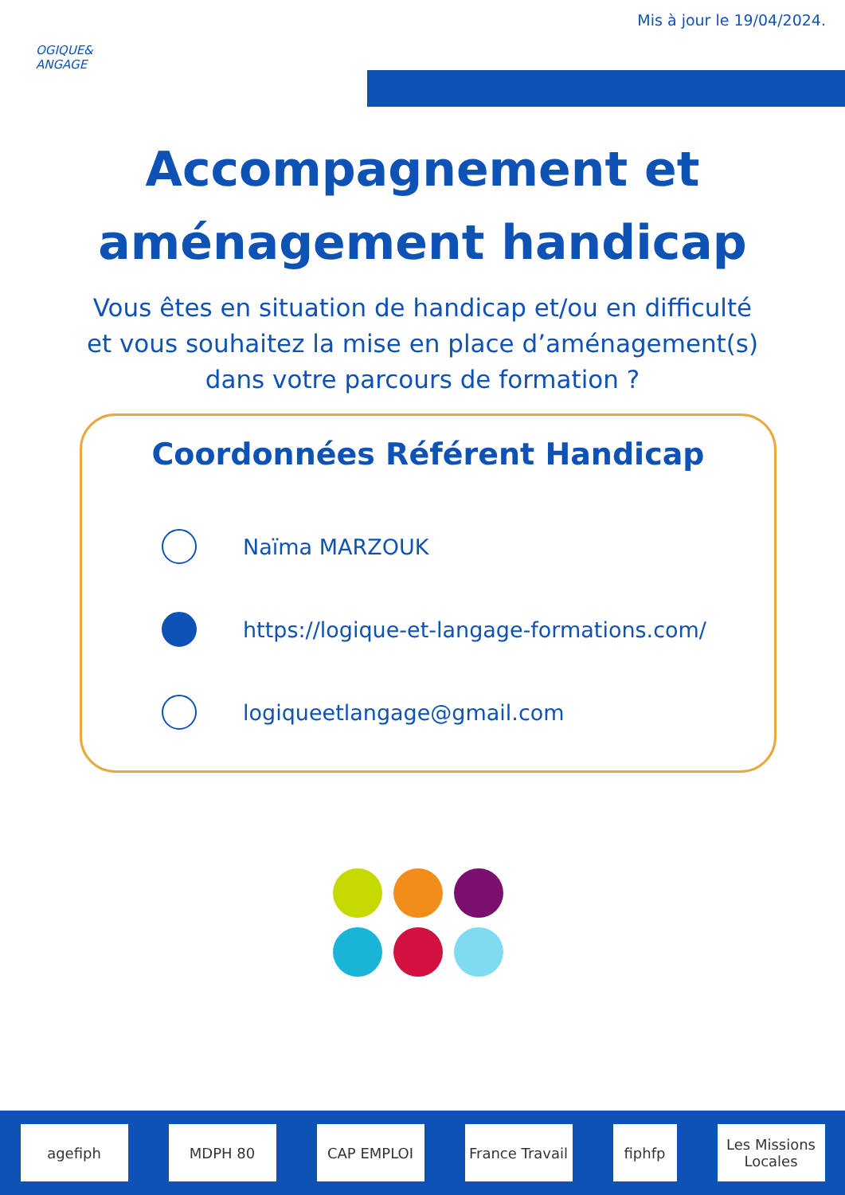Mis à jour le 19/04/2024.
OGIQUE&
ANGAGE
Accompagnement et
aménagement handicap
Vous êtes en situation de handicap et/ou en difficulté
et vous souhaitez la mise en place d’aménagement(s)
dans votre parcours de formation ?
Coordonnées Référent Handicap
Naïma MARZOUK
https://logique-et-langage-formations.com/
logiqueetlangage@gmail.com
agefiph MDPH 80 CAP EMPLOI
France Travail
fiphfp
Les Missions Locales